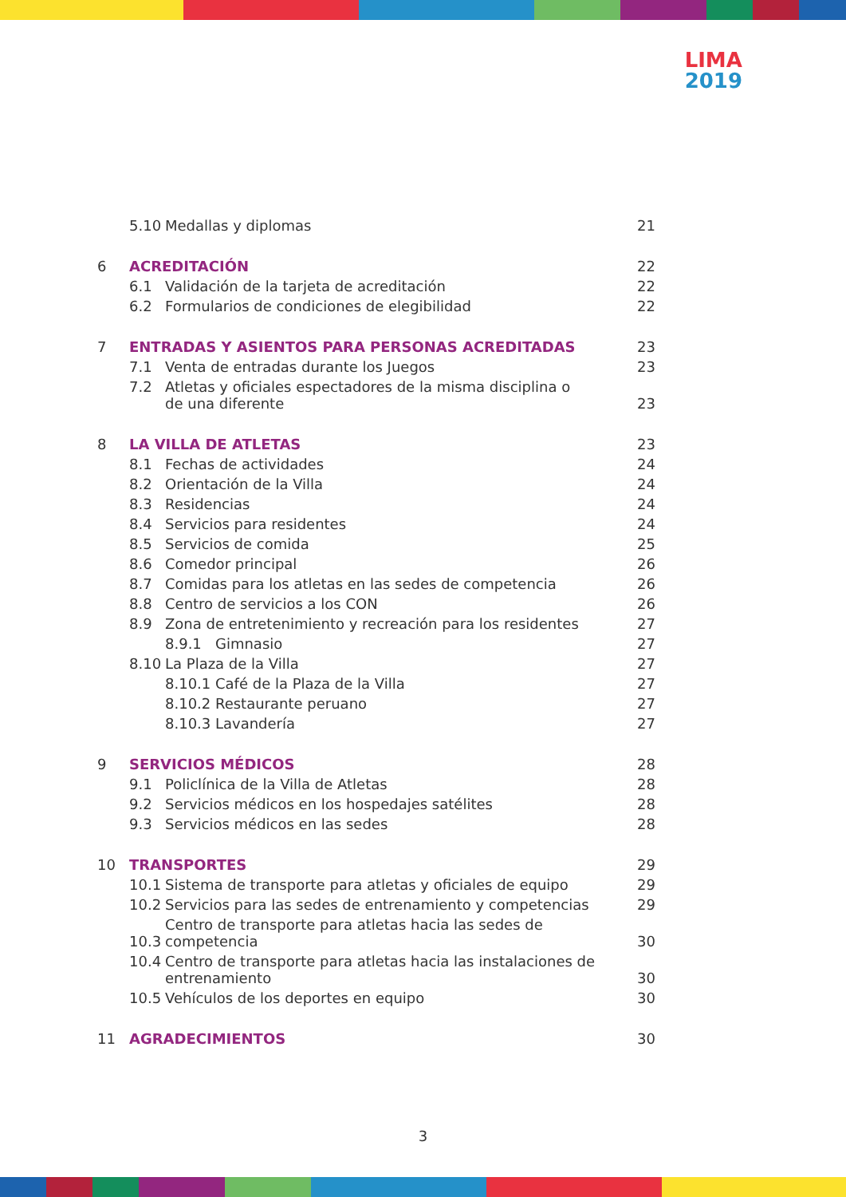LIMA
2019
| | 5.10 | Medallas y diplomas | 21 |
| 6 | ACREDITACIÓN | | 22 |
| | 6.1 | Validación de la tarjeta de acreditación | 22 |
| | 6.2 | Formularios de condiciones de elegibilidad | 22 |
| 7 | ENTRADAS Y ASIENTOS PARA PERSONAS ACREDITADAS | | 23 |
| | 7.1 | Venta de entradas durante los Juegos | 23 |
| | 7.2 | Atletas y oficiales espectadores de la misma disciplina o de una diferente | 23 |
| 8 | LA VILLA DE ATLETAS | | 23 |
| | 8.1 | Fechas de actividades | 24 |
| | 8.2 | Orientación de la Villa | 24 |
| | 8.3 | Residencias | 24 |
| | 8.4 | Servicios para residentes | 24 |
| | 8.5 | Servicios de comida | 25 |
| | 8.6 | Comedor principal | 26 |
| | 8.7 | Comidas para los atletas en las sedes de competencia | 26 |
| | 8.8 | Centro de servicios a los CON | 26 |
| | 8.9 | Zona de entretenimiento y recreación para los residentes | 27 |
| | | 8.9.1 Gimnasio | 27 |
| | 8.10 | La Plaza de la Villa | 27 |
| | | 8.10.1 Café de la Plaza de la Villa | 27 |
| | | 8.10.2 Restaurante peruano | 27 |
| | | 8.10.3 Lavandería | 27 |
| 9 | SERVICIOS MÉDICOS | | 28 |
| | 9.1 | Policlínica de la Villa de Atletas | 28 |
| | 9.2 | Servicios médicos en los hospedajes satélites | 28 |
| | 9.3 | Servicios médicos en las sedes | 28 |
| 10 | TRANSPORTES | | 29 |
| | 10.1 | Sistema de transporte para atletas y oficiales de equipo | 29 |
| | 10.2 | Servicios para las sedes de entrenamiento y competencias | 29 |
| | 10.3 | Centro de transporte para atletas hacia las sedes de competencia | 30 |
| | 10.4 | Centro de transporte para atletas hacia las instalaciones de entrenamiento | 30 |
| | 10.5 | Vehículos de los deportes en equipo | 30 |
| 11 | AGRADECIMIENTOS | | 30 |
3